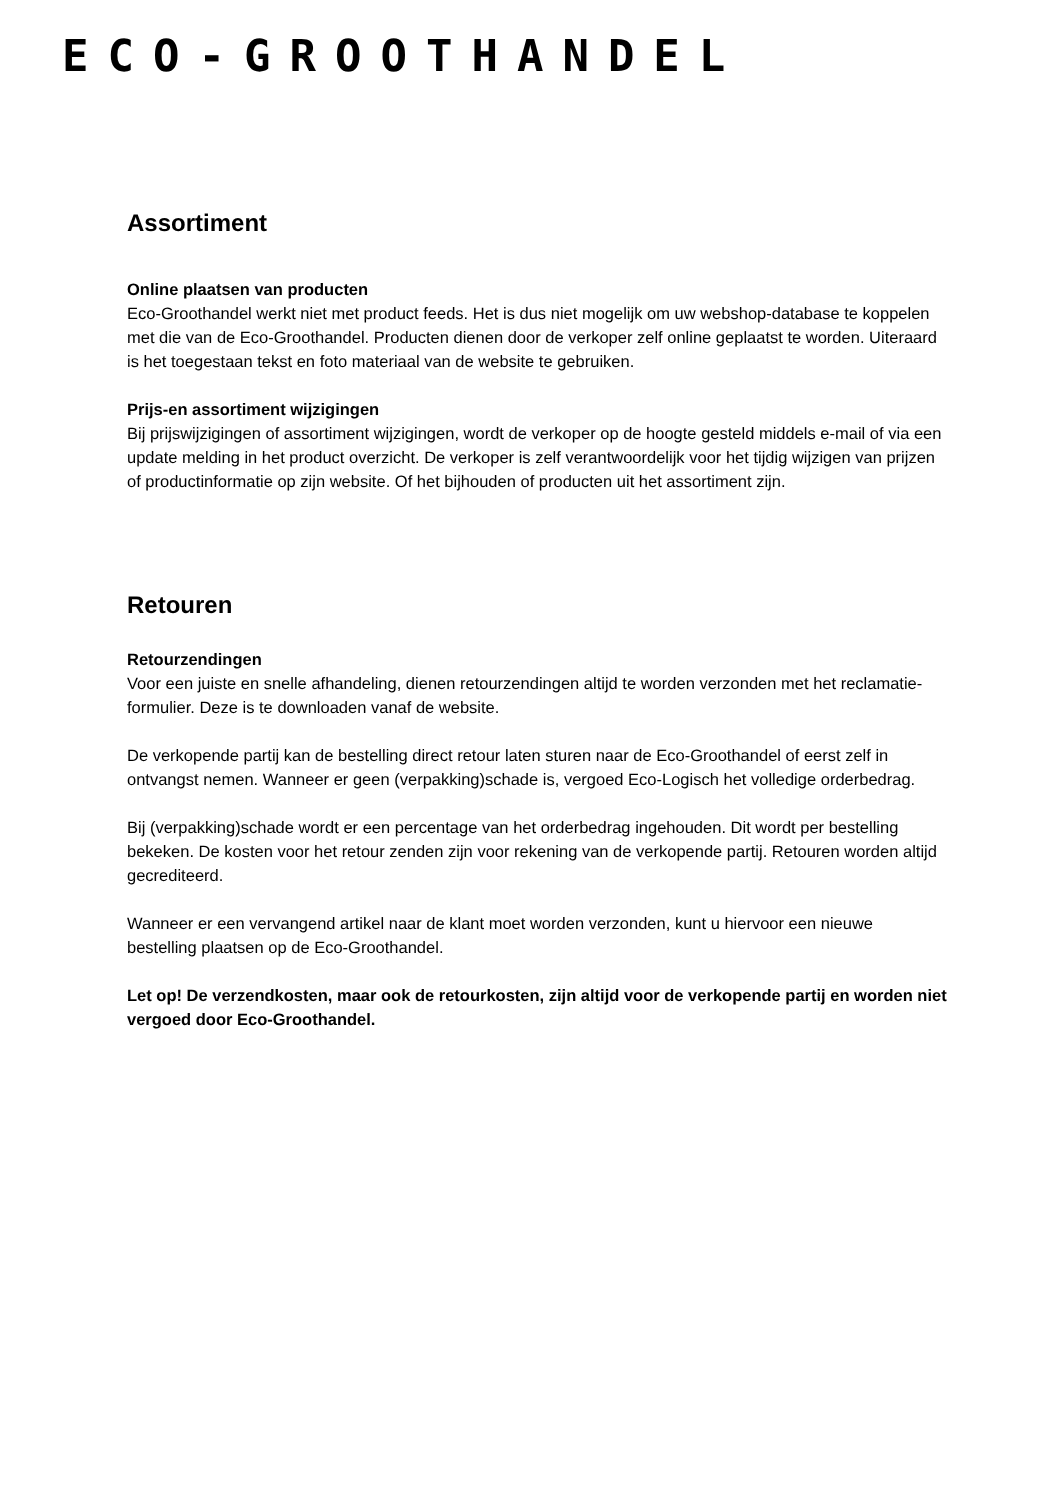ECO-GROOTHANDEL
Assortiment
Online plaatsen van producten
Eco-Groothandel werkt niet met product feeds. Het is dus niet mogelijk om uw webshop-database te koppelen met die van de Eco-Groothandel. Producten dienen door de verkoper zelf online geplaatst te worden. Uiteraard is het toegestaan tekst en foto materiaal van de website te gebruiken.
Prijs-en assortiment wijzigingen
Bij prijswijzigingen of assortiment wijzigingen, wordt de verkoper op de hoogte gesteld middels e-mail of via een update melding in het product overzicht. De verkoper is zelf verantwoordelijk voor het tijdig wijzigen van prijzen of productinformatie op zijn website. Of het bijhouden of producten uit het assortiment zijn.
Retouren
Retourzendingen
Voor een juiste en snelle afhandeling, dienen retourzendingen altijd te worden verzonden met het reclamatie-formulier. Deze is te downloaden vanaf de website.
De verkopende partij kan de bestelling direct retour laten sturen naar de Eco-Groothandel of eerst zelf in ontvangst nemen. Wanneer er geen (verpakking)schade is, vergoed Eco-Logisch het volledige orderbedrag.
Bij (verpakking)schade wordt er een percentage van het orderbedrag ingehouden. Dit wordt per bestelling bekeken. De kosten voor het retour zenden zijn voor rekening van de verkopende partij. Retouren worden altijd gecrediteerd.
Wanneer er een vervangend artikel naar de klant moet worden verzonden, kunt u hiervoor een nieuwe bestelling plaatsen op de Eco-Groothandel.
Let op! De verzendkosten, maar ook de retourkosten, zijn altijd voor de verkopende partij en worden niet vergoed door Eco-Groothandel.